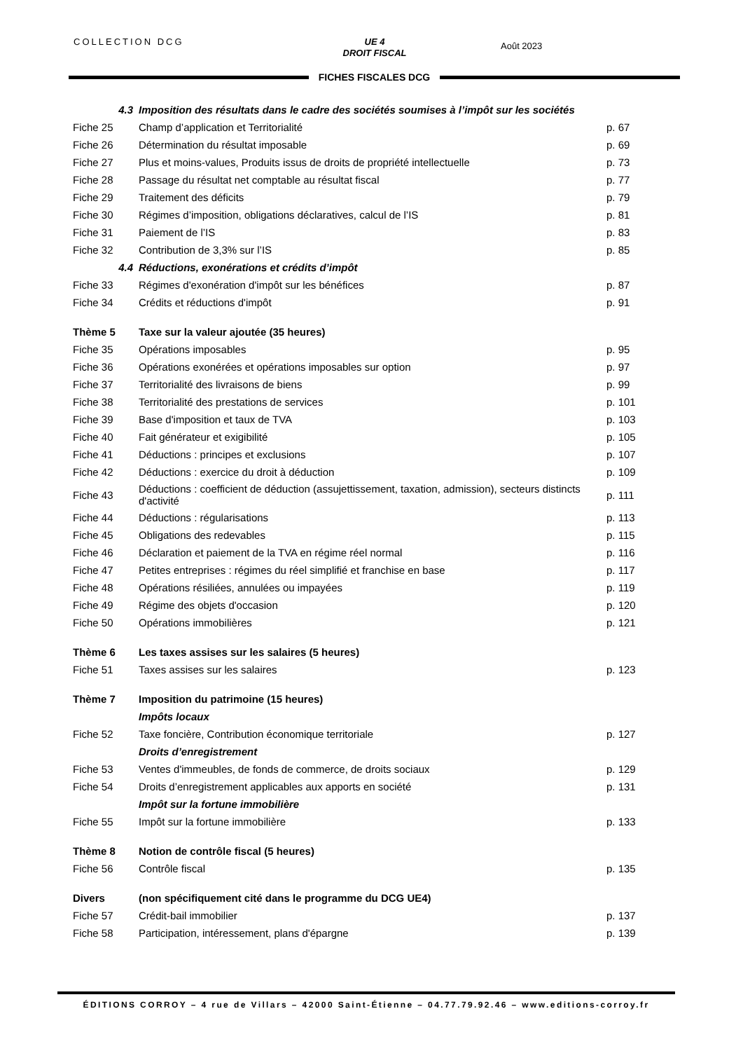COLLECTION DCG
UE 4
DROIT FISCAL
Août 2023
FICHES FISCALES DCG
| 4.3 | Imposition des résultats dans le cadre des sociétés soumises à l’impôt sur les sociétés | |
| Fiche 25 | Champ d’application et Territorialité | p. 67 |
| Fiche 26 | Détermination du résultat imposable | p. 69 |
| Fiche 27 | Plus et moins-values, Produits issus de droits de propriété intellectuelle | p. 73 |
| Fiche 28 | Passage du résultat net comptable au résultat fiscal | p. 77 |
| Fiche 29 | Traitement des déficits | p. 79 |
| Fiche 30 | Régimes d’imposition, obligations déclaratives, calcul de l’IS | p. 81 |
| Fiche 31 | Paiement de l’IS | p. 83 |
| Fiche 32 | Contribution de 3,3% sur l’IS | p. 85 |
| 4.4 | Réductions, exonérations et crédits d’impôt | |
| Fiche 33 | Régimes d'exonération d'impôt sur les bénéfices | p. 87 |
| Fiche 34 | Crédits et réductions d'impôt | p. 91 |
| Thème 5 | Taxe sur la valeur ajoutée (35 heures) | |
| Fiche 35 | Opérations imposables | p. 95 |
| Fiche 36 | Opérations exonérées et opérations imposables sur option | p. 97 |
| Fiche 37 | Territorialité des livraisons de biens | p. 99 |
| Fiche 38 | Territorialité des prestations de services | p. 101 |
| Fiche 39 | Base d'imposition et taux de TVA | p. 103 |
| Fiche 40 | Fait générateur et exigibilité | p. 105 |
| Fiche 41 | Déductions : principes et exclusions | p. 107 |
| Fiche 42 | Déductions : exercice du droit à déduction | p. 109 |
| Fiche 43 | Déductions : coefficient de déduction (assujettissement, taxation, admission), secteurs distincts d'activité | p. 111 |
| Fiche 44 | Déductions : régularisations | p. 113 |
| Fiche 45 | Obligations des redevables | p. 115 |
| Fiche 46 | Déclaration et paiement de la TVA en régime réel normal | p. 116 |
| Fiche 47 | Petites entreprises : régimes du réel simplifié et franchise en base | p. 117 |
| Fiche 48 | Opérations résiliées, annulées ou impayées | p. 119 |
| Fiche 49 | Régime des objets d'occasion | p. 120 |
| Fiche 50 | Opérations immobilières | p. 121 |
| Thème 6 | Les taxes assises sur les salaires (5 heures) | |
| Fiche 51 | Taxes assises sur les salaires | p. 123 |
| Thème 7 | Imposition du patrimoine (15 heures) | |
| | Impôts locaux | |
| Fiche 52 | Taxe foncière, Contribution économique territoriale | p. 127 |
| | Droits d’enregistrement | |
| Fiche 53 | Ventes d'immeubles, de fonds de commerce, de droits sociaux | p. 129 |
| Fiche 54 | Droits d’enregistrement applicables aux apports en société | p. 131 |
| | Impôt sur la fortune immobilière | |
| Fiche 55 | Impôt sur la fortune immobilière | p. 133 |
| Thème 8 | Notion de contrôle fiscal (5 heures) | |
| Fiche 56 | Contrôle fiscal | p. 135 |
| Divers | (non spécifiquement cité dans le programme du DCG UE4) | |
| Fiche 57 | Crédit-bail immobilier | p. 137 |
| Fiche 58 | Participation, intéressement, plans d'épargne | p. 139 |
ÉDITIONS CORROY – 4 rue de Villars – 42000 Saint-Étienne – 04.77.79.92.46 – www.editions-corroy.fr